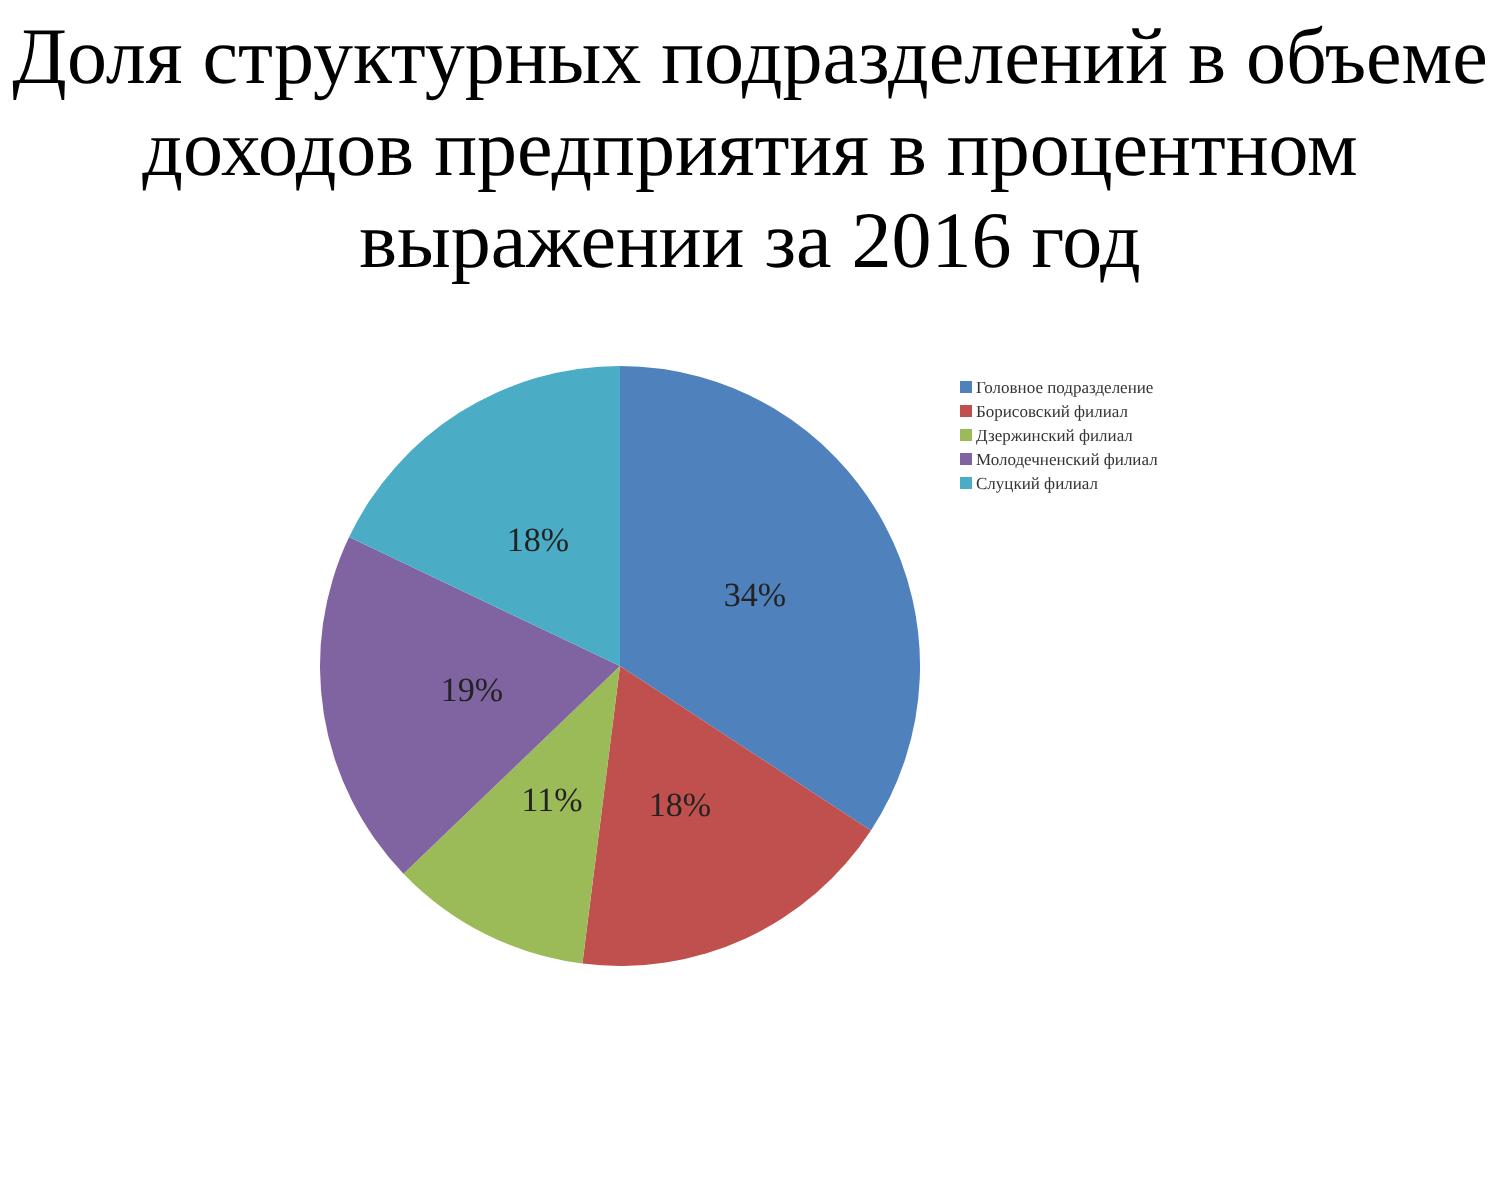Доля структурных подразделений в объеме доходов предприятия в процентном выражении за 2016 год
34%
18%
11%
19%
18%
Головное подразделение
Борисовский филиал
Дзержинский филиал
Молодечненский филиал
Слуцкий филиал